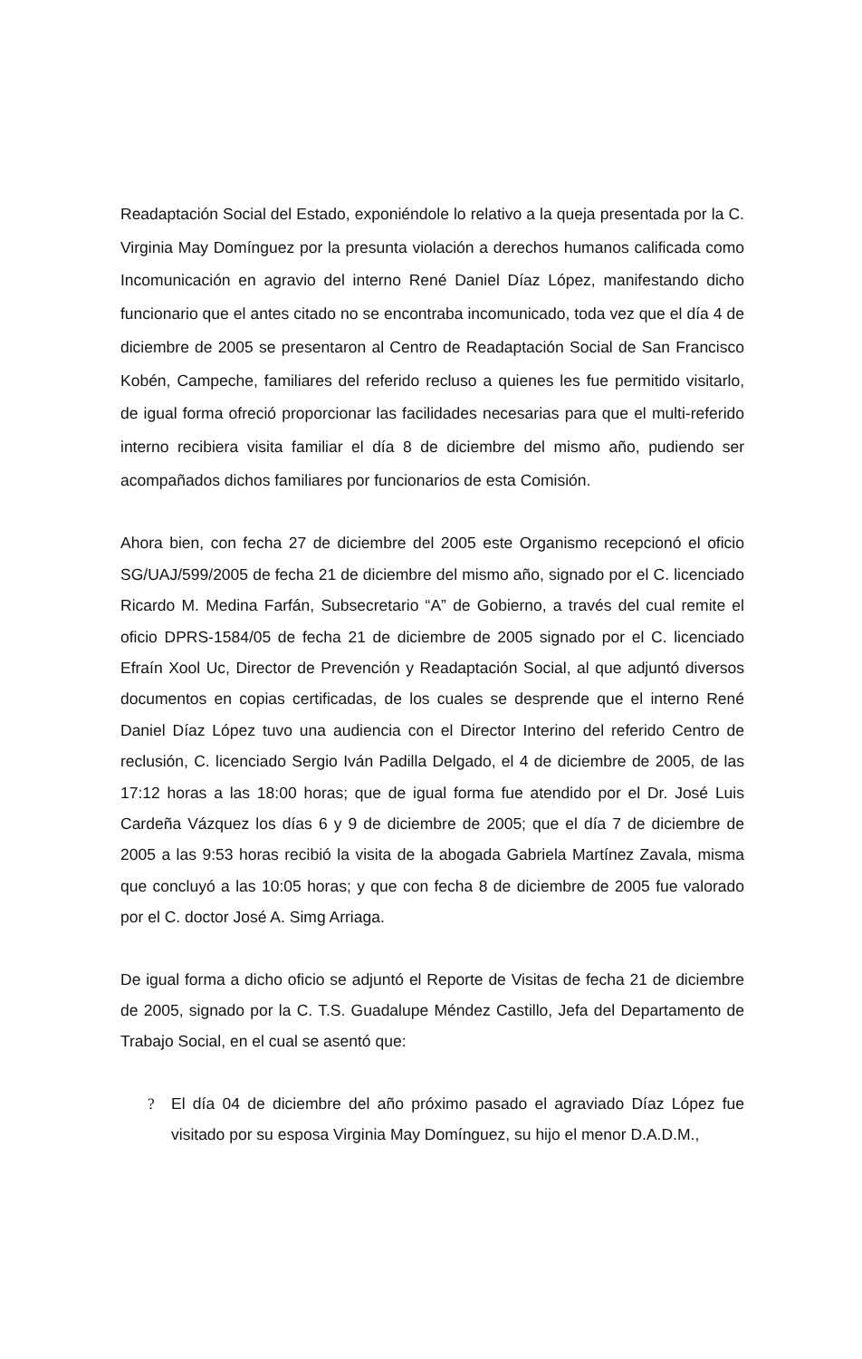Readaptación Social del Estado, exponiéndole lo relativo a la queja presentada por la C. Virginia May Domínguez por la presunta violación a derechos humanos calificada como Incomunicación en agravio del interno René Daniel Díaz López, manifestando dicho funcionario que el antes citado no se encontraba incomunicado, toda vez que el día 4 de diciembre de 2005 se presentaron al Centro de Readaptación Social de San Francisco Kobén, Campeche, familiares del referido recluso a quienes les fue permitido visitarlo, de igual forma ofreció proporcionar las facilidades necesarias para que el multi-referido interno recibiera visita familiar el día 8 de diciembre del mismo año, pudiendo ser acompañados dichos familiares por funcionarios de esta Comisión.
Ahora bien, con fecha 27 de diciembre del 2005 este Organismo recepcionó el oficio SG/UAJ/599/2005 de fecha 21 de diciembre del mismo año, signado por el C. licenciado Ricardo M. Medina Farfán, Subsecretario “A” de Gobierno, a través del cual remite el oficio DPRS-1584/05 de fecha 21 de diciembre de 2005 signado por el C. licenciado Efraín Xool Uc, Director de Prevención y Readaptación Social, al que adjuntó diversos documentos en copias certificadas, de los cuales se desprende que el interno René Daniel Díaz López tuvo una audiencia con el Director Interino del referido Centro de reclusión, C. licenciado Sergio Iván Padilla Delgado, el 4 de diciembre de 2005, de las 17:12 horas a las 18:00 horas; que de igual forma fue atendido por el Dr. José Luis Cardeña Vázquez los días 6 y 9 de diciembre de 2005; que el día 7 de diciembre de 2005 a las 9:53 horas recibió la visita de la abogada Gabriela Martínez Zavala, misma que concluyó a las 10:05 horas; y que con fecha 8 de diciembre de 2005 fue valorado por el C. doctor José A. Simg Arriaga.
De igual forma a dicho oficio se adjuntó el Reporte de Visitas de fecha 21 de diciembre de 2005, signado por la C. T.S. Guadalupe Méndez Castillo, Jefa del Departamento de Trabajo Social, en el cual se asentó que:
? El día 04 de diciembre del año próximo pasado el agraviado Díaz López fue visitado por su esposa Virginia May Domínguez, su hijo el menor D.A.D.M.,